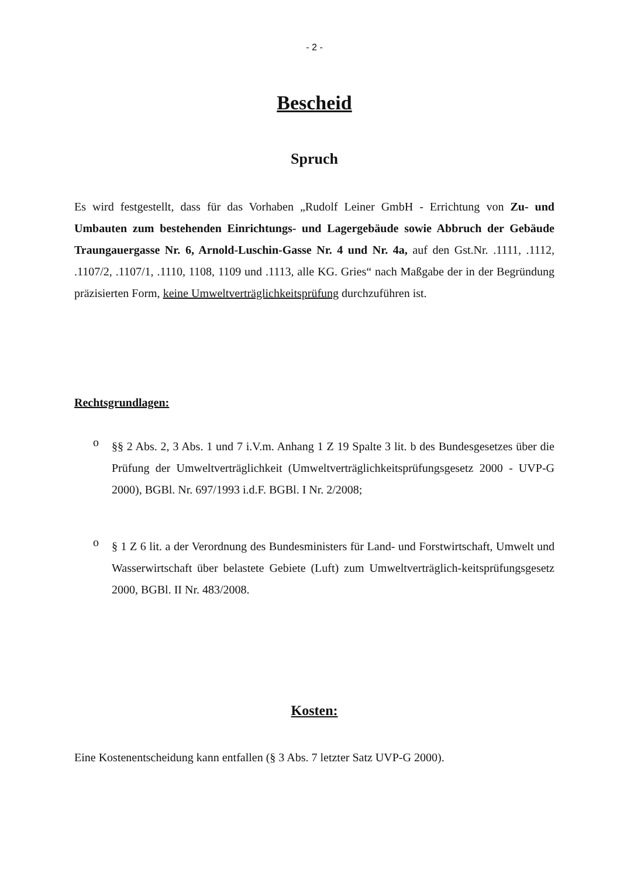- 2 -
Bescheid
Spruch
Es wird festgestellt, dass für das Vorhaben „Rudolf Leiner GmbH - Errichtung von Zu- und Umbauten zum bestehenden Einrichtungs- und Lagergebäude sowie Abbruch der Gebäude Traungauergasse Nr. 6, Arnold-Luschin-Gasse Nr. 4 und Nr. 4a, auf den Gst.Nr. .1111, .1112, .1107/2, .1107/1, .1110, 1108, 1109 und .1113, alle KG. Gries“ nach Maßgabe der in der Begründung präzisierten Form, keine Umweltverträglichkeitsprüfung durchzuführen ist.
Rechtsgrundlagen:
o
§§ 2 Abs. 2, 3 Abs. 1 und 7 i.V.m. Anhang 1 Z 19 Spalte 3 lit. b des Bundesgesetzes über die Prüfung der Umweltverträglichkeit (Umweltverträglichkeitsprüfungsgesetz 2000 - UVP-G 2000), BGBl. Nr. 697/1993 i.d.F. BGBl. I Nr. 2/2008;
o
§ 1 Z 6 lit. a der Verordnung des Bundesministers für Land- und Forstwirtschaft, Umwelt und Wasserwirtschaft über belastete Gebiete (Luft) zum Umweltverträglich-keitsprüfungsgesetz 2000, BGBl. II Nr. 483/2008.
Kosten:
Eine Kostenentscheidung kann entfallen (§ 3 Abs. 7 letzter Satz UVP-G 2000).